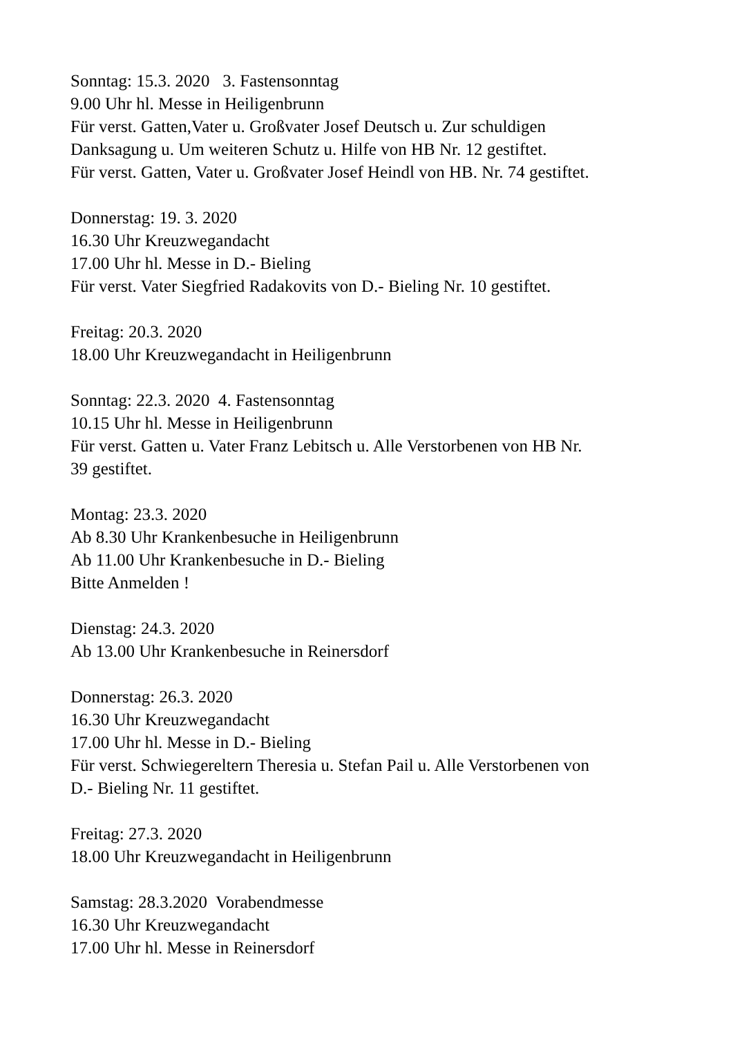Sonntag: 15.3. 2020 3. Fastensonntag
9.00 Uhr hl. Messe in Heiligenbrunn
Für verst. Gatten,Vater u. Großvater Josef Deutsch u. Zur schuldigen
Danksagung u. Um weiteren Schutz u. Hilfe von HB Nr. 12 gestiftet.
Für verst. Gatten, Vater u. Großvater Josef Heindl von HB. Nr. 74 gestiftet.
Donnerstag: 19. 3. 2020
16.30 Uhr Kreuzwegandacht
17.00 Uhr hl. Messe in D.- Bieling
Für verst. Vater Siegfried Radakovits von D.- Bieling Nr. 10 gestiftet.
Freitag: 20.3. 2020
18.00 Uhr Kreuzwegandacht in Heiligenbrunn
Sonntag: 22.3. 2020 4. Fastensonntag
10.15 Uhr hl. Messe in Heiligenbrunn
Für verst. Gatten u. Vater Franz Lebitsch u. Alle Verstorbenen von HB Nr.
39 gestiftet.
Montag: 23.3. 2020
Ab 8.30 Uhr Krankenbesuche in Heiligenbrunn
Ab 11.00 Uhr Krankenbesuche in D.- Bieling
Bitte Anmelden !
Dienstag: 24.3. 2020
Ab 13.00 Uhr Krankenbesuche in Reinersdorf
Donnerstag: 26.3. 2020
16.30 Uhr Kreuzwegandacht
17.00 Uhr hl. Messe in D.- Bieling
Für verst. Schwiegereltern Theresia u. Stefan Pail u. Alle Verstorbenen von
D.- Bieling Nr. 11 gestiftet.
Freitag: 27.3. 2020
18.00 Uhr Kreuzwegandacht in Heiligenbrunn
Samstag: 28.3.2020 Vorabendmesse
16.30 Uhr Kreuzwegandacht
17.00 Uhr hl. Messe in Reinersdorf